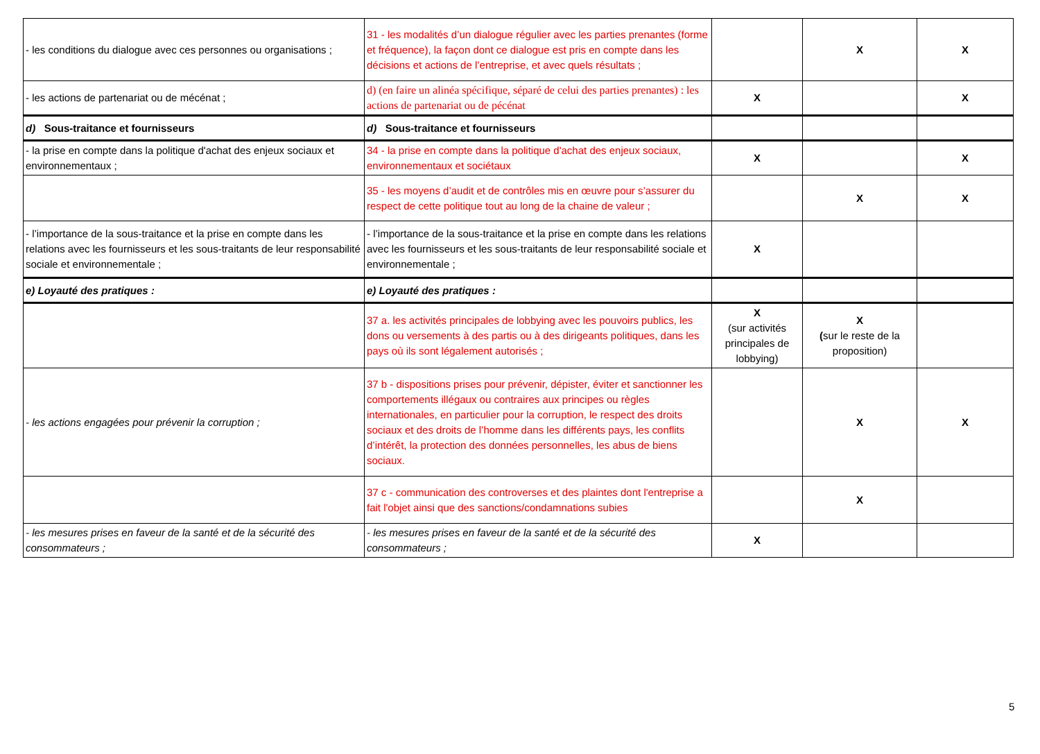| - les conditions du dialogue avec ces personnes ou organisations ; | 31 - les modalités d’un dialogue régulier avec les parties prenantes (forme et fréquence), la façon dont ce dialogue est pris en compte dans les décisions et actions de l’entreprise, et avec quels résultats ; | | X | X |
| - les actions de partenariat ou de mécénat ; | d) (en faire un alinéa spécifique, séparé de celui des parties prenantes) : les actions de partenariat ou de pécénat | X | | X |
| d) Sous-traitance et fournisseurs | d) Sous-traitance et fournisseurs | | | |
| - la prise en compte dans la politique d'achat des enjeux sociaux et environnementaux ; | 34 - la prise en compte dans la politique d'achat des enjeux sociaux, environnementaux et sociétaux | X | | X |
| | 35 - les moyens d’audit et de contrôles mis en œuvre pour s’assurer du respect de cette politique tout au long de la chaine de valeur ; | | X | X |
| - l’importance de la sous-traitance et la prise en compte dans les relations avec les fournisseurs et les sous-traitants de leur responsabilité sociale et environnementale ; | - l’importance de la sous-traitance et la prise en compte dans les relations avec les fournisseurs et les sous-traitants de leur responsabilité sociale et environnementale ; | X | | |
| e) Loyauté des pratiques : | e) Loyauté des pratiques : | | | |
| | 37 a. les activités principales de lobbying avec les pouvoirs publics, les dons ou versements à des partis ou à des dirigeants politiques, dans les pays où ils sont légalement autorisés ; | X (sur activités principales de lobbying) | X ( sur le reste de la proposition) | |
| - les actions engagées pour prévenir la corruption ; | 37 b - dispositions prises pour prévenir, dépister, éviter et sanctionner les comportements illégaux ou contraires aux principes ou règles internationales, en particulier pour la corruption, le respect des droits sociaux et des droits de l’homme dans les différents pays, les conflits d’intérêt, la protection des données personnelles, les abus de biens sociaux. | | X | X |
| | 37 c - communication des controverses et des plaintes dont l'entreprise a fait l'objet ainsi que des sanctions/condamnations subies | | X | |
| - les mesures prises en faveur de la santé et de la sécurité des consommateurs ; | - les mesures prises en faveur de la santé et de la sécurité des consommateurs ; | X | | |
5